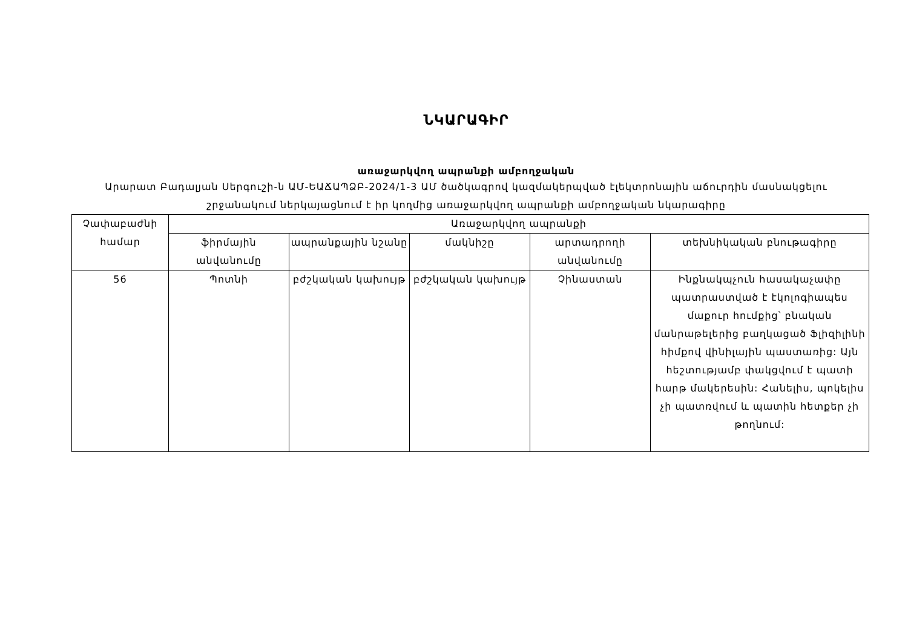ՆԿԱՐԱԳԻՐ
առաջարկվող ապրանքի ամբողջական
Արարատ Բադալյան Սերգուշի-ն ԱՄ-ԵԱՃԱՊՁԲ-2024/1-3 ԱՄ ծածկագրով կազմակերպված էլեկտրոնային աճուրդին մասնակցելու շրջանակում ներկայացնում է իր կողմից առաջարկվող ապրանքի ամբողջական նկարագիրը
| Չափաբաժնի համար | Առաջարկվող ապրանքի | | | | |
| --- | --- | --- | --- | --- | --- |
| | ֆիրմային անվանումը | ապրանքային նշանը | մակնիշը | արտադրողի անվանումը | տեխնիկական բնութագիրը |
| 56 | Պոտնի | բժշկական կախույթ | բժշկական կախույթ | Չինաստան | Ինքնակպչուն հասակաչափը պատրաստված է էկոլոգիապես մաքուր հումքից՝ բնական մանրաթելերից բաղկացած Ֆլիզիլինի հիմքով վինիլային պաստառից: Այն հեշտությամբ փակցվում է պատի հարթ մակերեսին: Հանելիս, պոկելիս չի պատռվում և պատին հետքեր չի թողնում: |